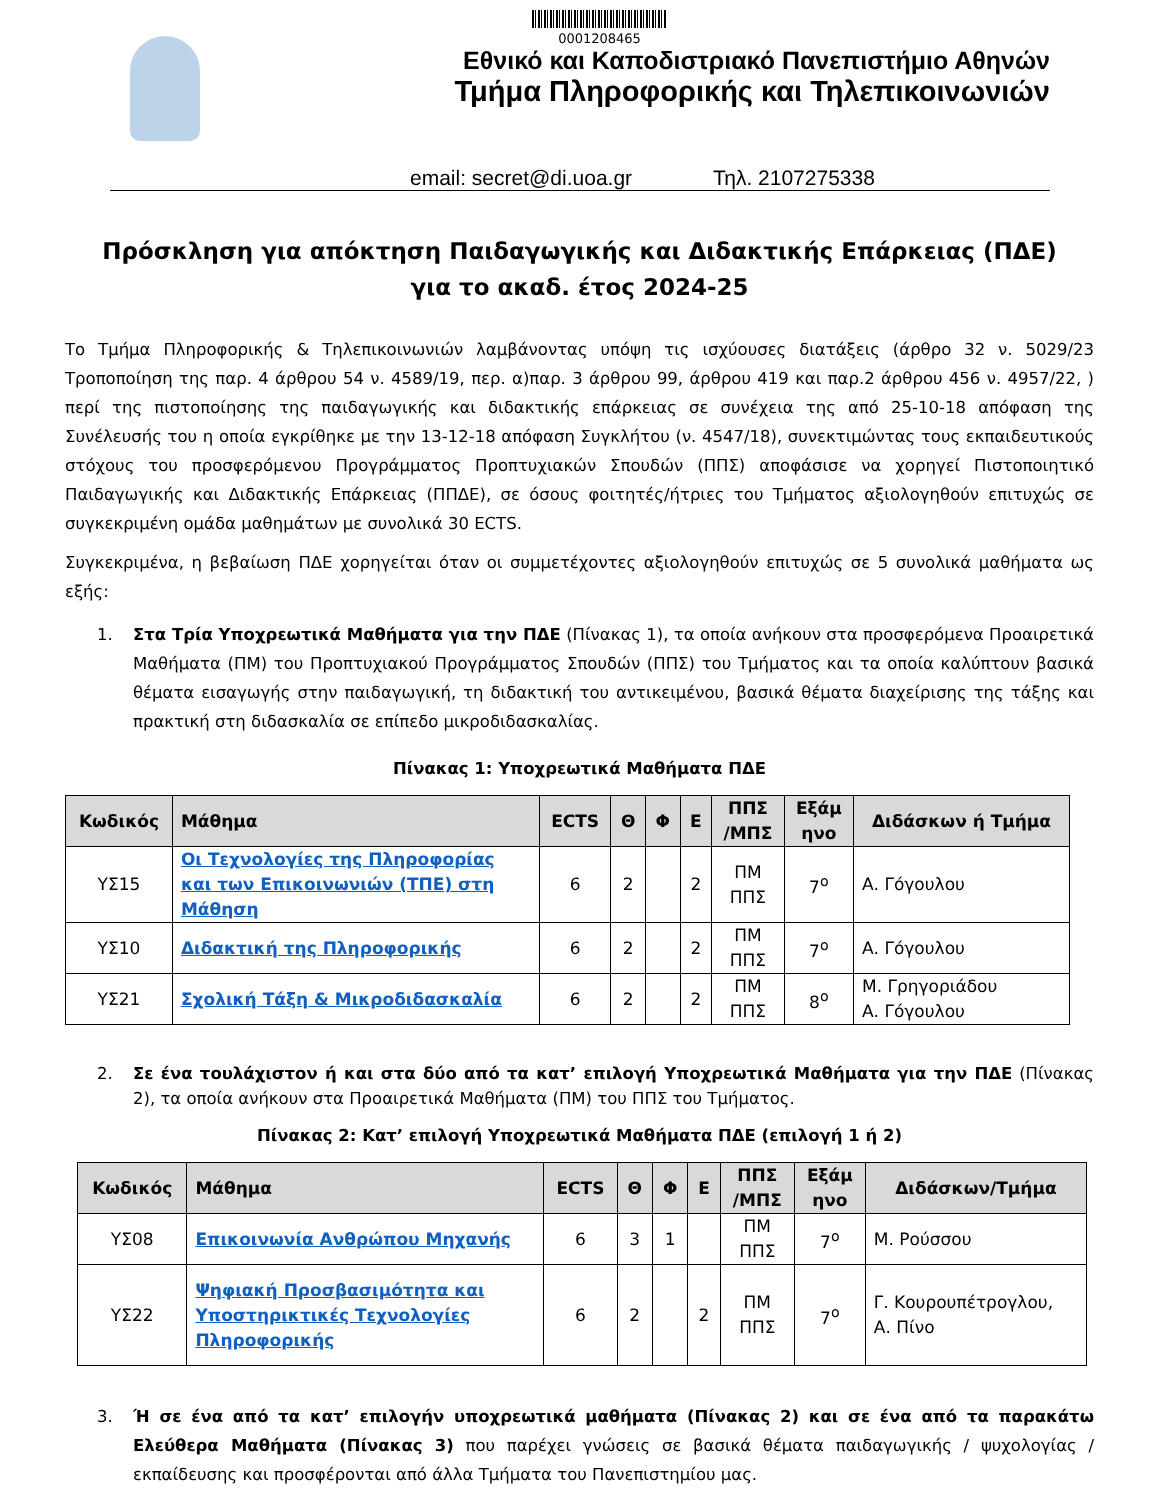0001208465
Εθνικό και Καποδιστριακό Πανεπιστήμιο Αθηνών
Τμήμα Πληροφορικής και Τηλεπικοινωνιών
email: secret@di.uoa.gr Τηλ. 2107275338
Πρόσκληση για απόκτηση Παιδαγωγικής και Διδακτικής Επάρκειας (ΠΔΕ)
για το ακαδ. έτος 2024-25
Το Τμήμα Πληροφορικής & Τηλεπικοινωνιών λαμβάνοντας υπόψη τις ισχύουσες διατάξεις (άρθρο 32 ν. 5029/23 Τροποποίηση της παρ. 4 άρθρου 54 ν. 4589/19, περ. α)παρ. 3 άρθρου 99, άρθρου 419 και παρ.2 άρθρου 456 ν. 4957/22, ) περί της πιστοποίησης της παιδαγωγικής και διδακτικής επάρκειας σε συνέχεια της από 25-10-18 απόφαση της Συνέλευσής του η οποία εγκρίθηκε με την 13-12-18 απόφαση Συγκλήτου (ν. 4547/18), συνεκτιμώντας τους εκπαιδευτικούς στόχους του προσφερόμενου Προγράμματος Προπτυχιακών Σπουδών (ΠΠΣ) αποφάσισε να χορηγεί Πιστοποιητικό Παιδαγωγικής και Διδακτικής Επάρκειας (ΠΠΔΕ), σε όσους φοιτητές/ήτριες του Τμήματος αξιολογηθούν επιτυχώς σε συγκεκριμένη ομάδα μαθημάτων με συνολικά 30 ECTS.
Συγκεκριμένα, η βεβαίωση ΠΔΕ χορηγείται όταν οι συμμετέχοντες αξιολογηθούν επιτυχώς σε 5 συνολικά μαθήματα ως εξής:
1. Στα Τρία Υποχρεωτικά Μαθήματα για την ΠΔΕ (Πίνακας 1), τα οποία ανήκουν στα προσφερόμενα Προαιρετικά Μαθήματα (ΠΜ) του Προπτυχιακού Προγράμματος Σπουδών (ΠΠΣ) του Τμήματος και τα οποία καλύπτουν βασικά θέματα εισαγωγής στην παιδαγωγική, τη διδακτική του αντικειμένου, βασικά θέματα διαχείρισης της τάξης και πρακτική στη διδασκαλία σε επίπεδο μικροδιδασκαλίας.
Πίνακας 1: Υποχρεωτικά Μαθήματα ΠΔΕ
| Κωδικός | Μάθημα | ECTS | Θ | Φ | Ε | ΠΠΣ /ΜΠΣ | Εξάμ ηνο | Διδάσκων ή Τμήμα |
| --- | --- | --- | --- | --- | --- | --- | --- | --- |
| ΥΣ15 | Οι Τεχνολογίες της Πληροφορίας και των Επικοινωνιών (ΤΠΕ) στη Μάθηση | 6 | 2 | | 2 | ΠΜ ΠΠΣ | 7<sup>ο</sup> | Α. Γόγουλου |
| ΥΣ10 | Διδακτική της Πληροφορικής | 6 | 2 | | 2 | ΠΜ ΠΠΣ | 7<sup>ο</sup> | Α. Γόγουλου |
| ΥΣ21 | Σχολική Τάξη & Μικροδιδασκαλία | 6 | 2 | | 2 | ΠΜ ΠΠΣ | 8<sup>ο</sup> | Μ. Γρηγοριάδου Α. Γόγουλου |
2. Σε ένα τουλάχιστον ή και στα δύο από τα κατ’ επιλογή Υποχρεωτικά Μαθήματα για την ΠΔΕ (Πίνακας 2), τα οποία ανήκουν στα Προαιρετικά Μαθήματα (ΠΜ) του ΠΠΣ του Τμήματος.
Πίνακας 2: Κατ’ επιλογή Υποχρεωτικά Μαθήματα ΠΔΕ (επιλογή 1 ή 2)
| Κωδικός | Μάθημα | ECTS | Θ | Φ | Ε | ΠΠΣ /ΜΠΣ | Εξάμ ηνο | Διδάσκων/Τμήμα |
| --- | --- | --- | --- | --- | --- | --- | --- | --- |
| ΥΣ08 | Επικοινωνία Ανθρώπου Μηχανής | 6 | 3 | 1 | | ΠΜ ΠΠΣ | 7<sup>ο</sup> | Μ. Ρούσσου |
| ΥΣ22 | Ψηφιακή Προσβασιμότητα και Υποστηρικτικές Τεχνολογίες Πληροφορικής | 6 | 2 | | 2 | ΠΜ ΠΠΣ | 7<sup>ο</sup> | Γ. Κουρουπέτρογλου, Α. Πίνο |
3. Ή σε ένα από τα κατ’ επιλογήν υποχρεωτικά μαθήματα (Πίνακας 2) και σε ένα από τα παρακάτω Ελεύθερα Μαθήματα (Πίνακας 3) που παρέχει γνώσεις σε βασικά θέματα παιδαγωγικής / ψυχολογίας / εκπαίδευσης και προσφέρονται από άλλα Τμήματα του Πανεπιστημίου μας.